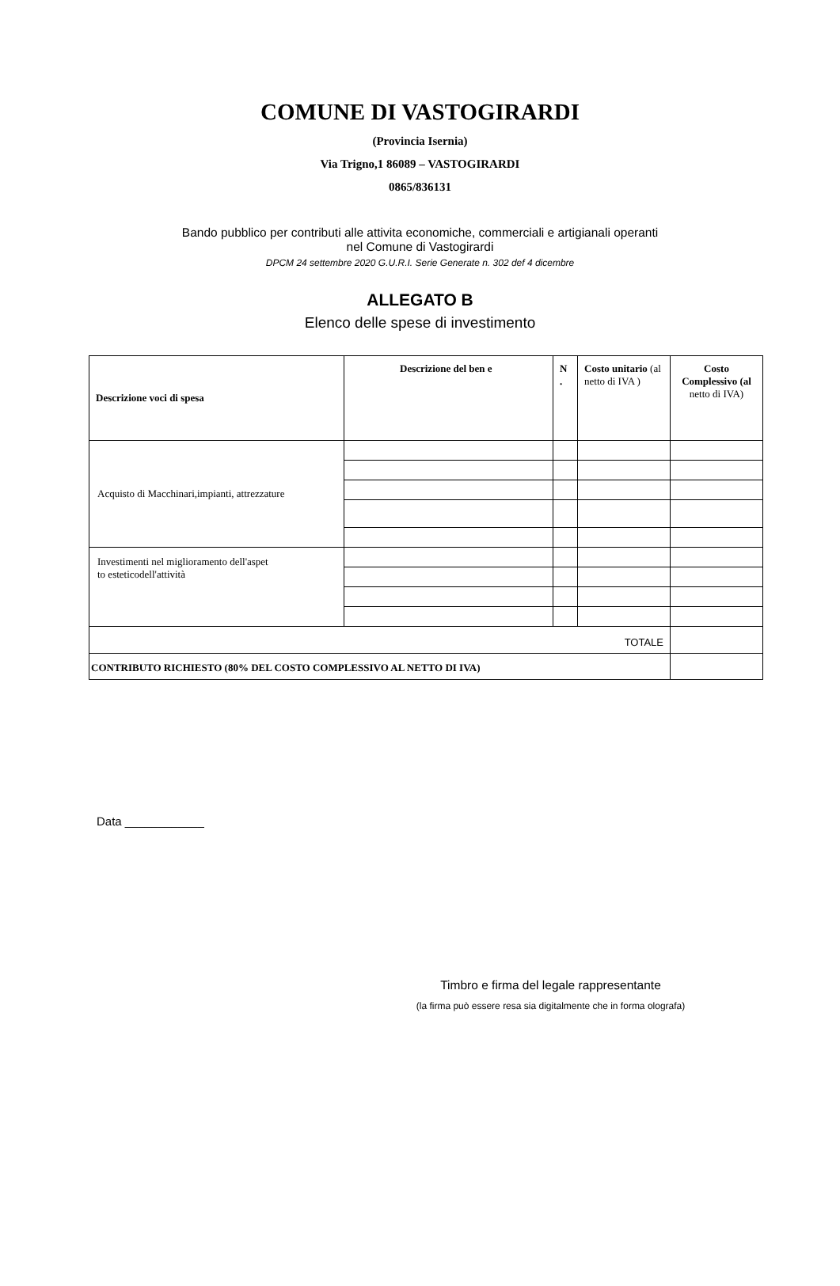COMUNE DI VASTOGIRARDI
(Provincia Isernia)
Via Trigno,1 86089 – VASTOGIRARDI
0865/836131
Bando pubblico per contributi alle attivita economiche, commerciali e artigianali operanti
nel Comune di Vastogirardi
DPCM 24 settembre 2020 G.U.R.I. Serie Generate n. 302 def 4 dicembre
ALLEGATO B
Elenco delle spese di investimento
| Descrizione voci di spesa | Descrizione del ben e | N . | Costo unitario (al netto di IVA ) | Costo Complessivo (al netto di IVA) |
| --- | --- | --- | --- | --- |
| Acquisto di Macchinari,impianti, attrezzature | | | | |
| Investimenti nel miglioramento dell'aspet to esteticodell'attività | | | | |
| TOTALE | | | | |
| CONTRIBUTO RICHIESTO (80% DEL COSTO COMPLESSIVO AL NETTO DI IVA) | | | | |
Data ____________
Timbro e firma del legale rappresentante
(la firma può essere resa sia digitalmente che in forma olografa)